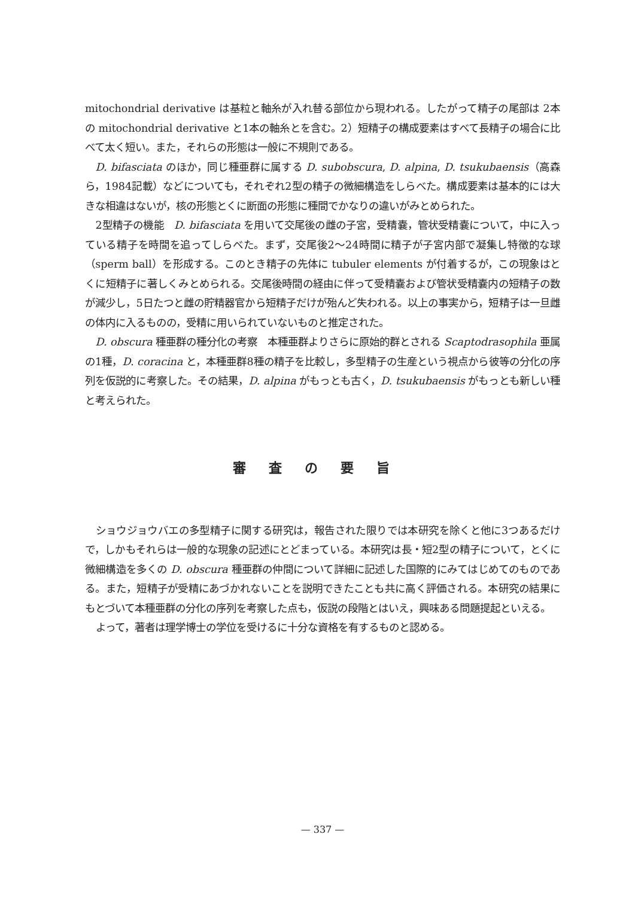mitochondrial derivative は基粒と軸糸が入れ替る部位から現われる。したがって精子の尾部は 2本の mitochondrial derivative と1本の軸糸とを含む。2）短精子の構成要素はすべて長精子の場合に比べて太く短い。また，それらの形態は一般に不規則である。
D. bifasciata のほか，同じ種亜群に属する D. subobscura, D. alpina, D. tsukubaensis（高森ら，1984記載）などについても，それぞれ2型の精子の微細構造をしらべた。構成要素は基本的には大きな相違はないが，核の形態とくに断面の形態に種間でかなりの違いがみとめられた。
2型精子の機能　D. bifasciata を用いて交尾後の雌の子宮，受精嚢，管状受精嚢について，中に入っている精子を時間を追ってしらべた。まず，交尾後2～24時間に精子が子宮内部で凝集し特徴的な球（sperm ball）を形成する。このとき精子の先体に tubuler elements が付着するが，この現象はとくに短精子に著しくみとめられる。交尾後時間の経由に伴って受精嚢および管状受精嚢内の短精子の数が減少し，5日たつと雌の貯精器官から短精子だけが殆んど失われる。以上の事実から，短精子は一旦雌の体内に入るものの，受精に用いられていないものと推定された。
D. obscura 種亜群の種分化の考察　本種亜群よりさらに原始的群とされる Scaptodrasophila 亜属の1種，D. coracina と，本種亜群8種の精子を比較し，多型精子の生産という視点から彼等の分化の序列を仮説的に考察した。その結果，D. alpina がもっとも古く，D. tsukubaensis がもっとも新しい種と考えられた。
審査の要旨
ショウジョウバエの多型精子に関する研究は，報告された限りでは本研究を除くと他に3つあるだけで，しかもそれらは一般的な現象の記述にとどまっている。本研究は長・短2型の精子について，とくに微細構造を多くの D. obscura 種亜群の仲間について詳細に記述した国際的にみてはじめてのものである。また，短精子が受精にあづかれないことを説明できたことも共に高く評価される。本研究の結果にもとづいて本種亜群の分化の序列を考察した点も，仮説の段階とはいえ，興味ある問題提起といえる。
よって，著者は理学博士の学位を受けるに十分な資格を有するものと認める。
— 337 —